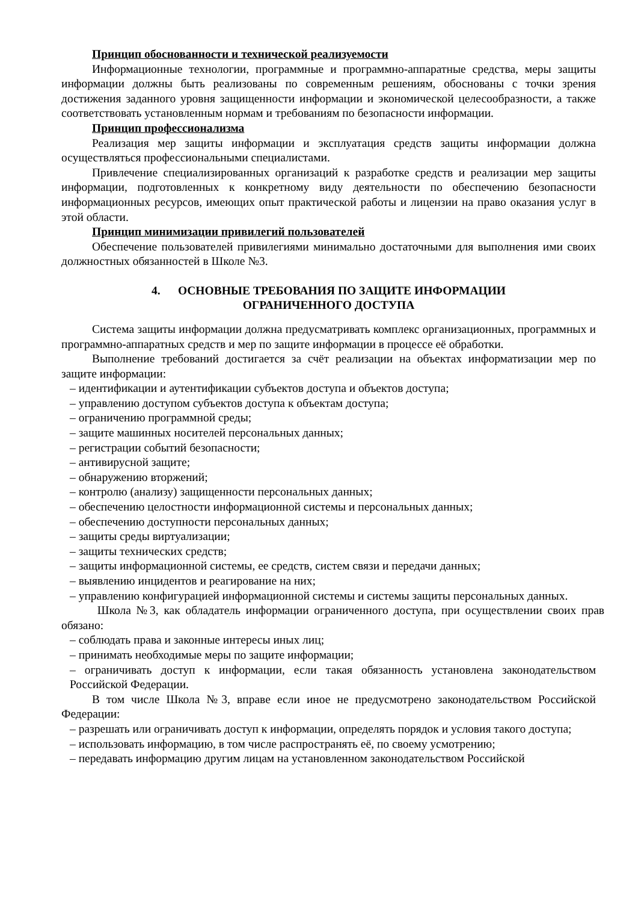Принцип обоснованности и технической реализуемости
Информационные технологии, программные и программно-аппаратные средства, меры защиты информации должны быть реализованы по современным решениям, обоснованы с точки зрения достижения заданного уровня защищенности информации и экономической целесообразности, а также соответствовать установленным нормам и требованиям по безопасности информации.
Принцип профессионализма
Реализация мер защиты информации и эксплуатация средств защиты информации должна осуществляться профессиональными специалистами.
Привлечение специализированных организаций к разработке средств и реализации мер защиты информации, подготовленных к конкретному виду деятельности по обеспечению безопасности информационных ресурсов, имеющих опыт практической работы и лицензии на право оказания услуг в этой области.
Принцип минимизации привилегий пользователей
Обеспечение пользователей привилегиями минимально достаточными для выполнения ими своих должностных обязанностей в Школе №3.
4. ОСНОВНЫЕ ТРЕБОВАНИЯ ПО ЗАЩИТЕ ИНФОРМАЦИИ
ОГРАНИЧЕННОГО ДОСТУПА
Система защиты информации должна предусматривать комплекс организационных, программных и программно-аппаратных средств и мер по защите информации в процессе её обработки.
Выполнение требований достигается за счёт реализации на объектах информатизации мер по защите информации:
– идентификации и аутентификации субъектов доступа и объектов доступа;
– управлению доступом субъектов доступа к объектам доступа;
– ограничению программной среды;
– защите машинных носителей персональных данных;
– регистрации событий безопасности;
– антивирусной защите;
– обнаружению вторжений;
– контролю (анализу) защищенности персональных данных;
– обеспечению целостности информационной системы и персональных данных;
– обеспечению доступности персональных данных;
– защиты среды виртуализации;
– защиты технических средств;
– защиты информационной системы, ее средств, систем связи и передачи данных;
– выявлению инцидентов и реагирование на них;
– управлению конфигурацией информационной системы и системы защиты персональных данных.
Школа №3, как обладатель информации ограниченного доступа, при осуществлении своих прав обязано:
– соблюдать права и законные интересы иных лиц;
– принимать необходимые меры по защите информации;
– ограничивать доступ к информации, если такая обязанность установлена законодательством Российской Федерации.
В том числе Школа №3, вправе если иное не предусмотрено законодательством Российской Федерации:
– разрешать или ограничивать доступ к информации, определять порядок и условия такого доступа;
– использовать информацию, в том числе распространять её, по своему усмотрению;
– передавать информацию другим лицам на установленном законодательством Российской